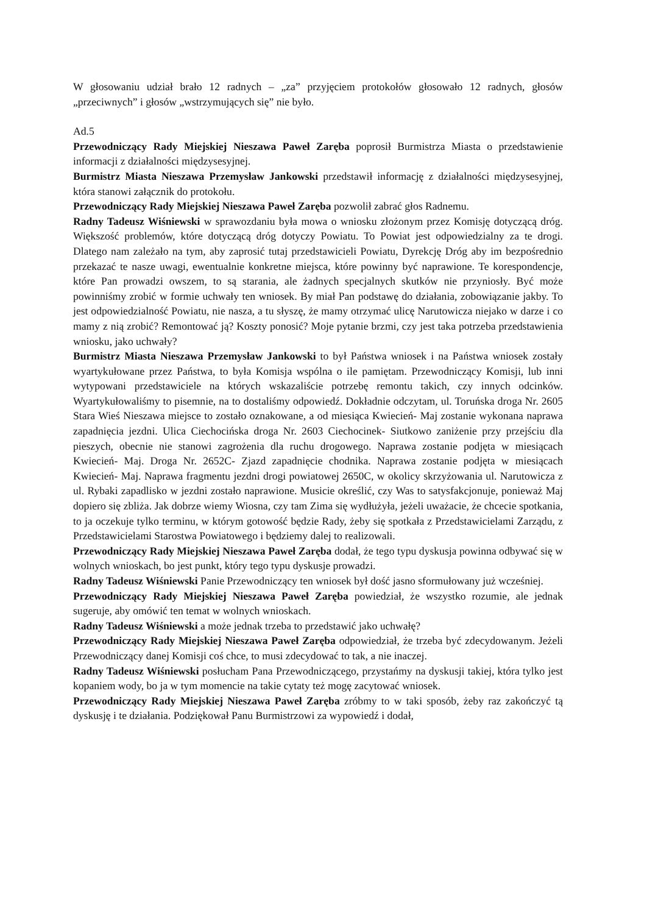W głosowaniu udział brało 12 radnych – „za” przyjęciem protokołów głosowało 12 radnych, głosów „przeciwnych” i głosów „wstrzymujących się” nie było.
Ad.5
Przewodniczący Rady Miejskiej Nieszawa Paweł Zaręba poprosił Burmistrza Miasta o przedstawienie informacji z działalności międzysesyjnej.
Burmistrz Miasta Nieszawa Przemysław Jankowski przedstawił informację z działalności międzysesyjnej, która stanowi załącznik do protokołu.
Przewodniczący Rady Miejskiej Nieszawa Paweł Zaręba pozwolił zabrać głos Radnemu.
Radny Tadeusz Wiśniewski w sprawozdaniu była mowa o wniosku złożonym przez Komisję dotyczącą dróg. Większość problemów, które dotyczącą dróg dotyczy Powiatu. To Powiat jest odpowiedzialny za te drogi. Dlatego nam zależało na tym, aby zaprosić tutaj przedstawicieli Powiatu, Dyrekcję Dróg aby im bezpośrednio przekazać te nasze uwagi, ewentualnie konkretne miejsca, które powinny być naprawione. Te korespondencje, które Pan prowadzi owszem, to są starania, ale żadnych specjalnych skutków nie przyniosły. Być może powinniśmy zrobić w formie uchwały ten wniosek. By miał Pan podstawę do działania, zobowiązanie jakby. To jest odpowiedzialność Powiatu, nie nasza, a tu słyszę, że mamy otrzymać ulicę Narutowicza niejako w darze i co mamy z nią zrobić? Remontować ją? Koszty ponosić? Moje pytanie brzmi, czy jest taka potrzeba przedstawienia wniosku, jako uchwały?
Burmistrz Miasta Nieszawa Przemysław Jankowski to był Państwa wniosek i na Państwa wniosek zostały wyartykułowane przez Państwa, to była Komisja wspólna o ile pamiętam. Przewodniczący Komisji, lub inni wytypowani przedstawiciele na których wskazaliście potrzebę remontu takich, czy innych odcinków. Wyartykułowaliśmy to pisemnie, na to dostaliśmy odpowiedź. Dokładnie odczytam, ul. Toruńska droga Nr. 2605 Stara Wieś Nieszawa miejsce to zostało oznakowane, a od miesiąca Kwiecień- Maj zostanie wykonana naprawa zapadnięcia jezdni. Ulica Ciechocińska droga Nr. 2603 Ciechocinek- Siutkowo zaniżenie przy przejściu dla pieszych, obecnie nie stanowi zagrożenia dla ruchu drogowego. Naprawa zostanie podjęta w miesiącach Kwiecień- Maj. Droga Nr. 2652C- Zjazd zapadnięcie chodnika. Naprawa zostanie podjęta w miesiącach Kwiecień- Maj. Naprawa fragmentu jezdni drogi powiatowej 2650C, w okolicy skrzyżowania ul. Narutowicza z ul. Rybaki zapadlisko w jezdni zostało naprawione. Musicie określić, czy Was to satysfakcjonuje, ponieważ Maj dopiero się zbliża. Jak dobrze wiemy Wiosna, czy tam Zima się wydłużyła, jeżeli uważacie, że chcecie spotkania, to ja oczekuje tylko terminu, w którym gotowość będzie Rady, żeby się spotkała z Przedstawicielami Zarządu, z Przedstawicielami Starostwa Powiatowego i będziemy dalej to realizowali.
Przewodniczący Rady Miejskiej Nieszawa Paweł Zaręba dodał, że tego typu dyskusja powinna odbywać się w wolnych wnioskach, bo jest punkt, który tego typu dyskusje prowadzi.
Radny Tadeusz Wiśniewski Panie Przewodniczący ten wniosek był dość jasno sformułowany już wcześniej.
Przewodniczący Rady Miejskiej Nieszawa Paweł Zaręba powiedział, że wszystko rozumie, ale jednak sugeruje, aby omówić ten temat w wolnych wnioskach.
Radny Tadeusz Wiśniewski a może jednak trzeba to przedstawić jako uchwałę?
Przewodniczący Rady Miejskiej Nieszawa Paweł Zaręba odpowiedział, że trzeba być zdecydowanym. Jeżeli Przewodniczący danej Komisji coś chce, to musi zdecydować to tak, a nie inaczej.
Radny Tadeusz Wiśniewski posłucham Pana Przewodniczącego, przystańmy na dyskusji takiej, która tylko jest kopaniem wody, bo ja w tym momencie na takie cytaty też mogę zacytować wniosek.
Przewodniczący Rady Miejskiej Nieszawa Paweł Zaręba zróbmy to w taki sposób, żeby raz zakończyć tą dyskusję i te działania. Podziękował Panu Burmistrzowi za wypowiedź i dodał,